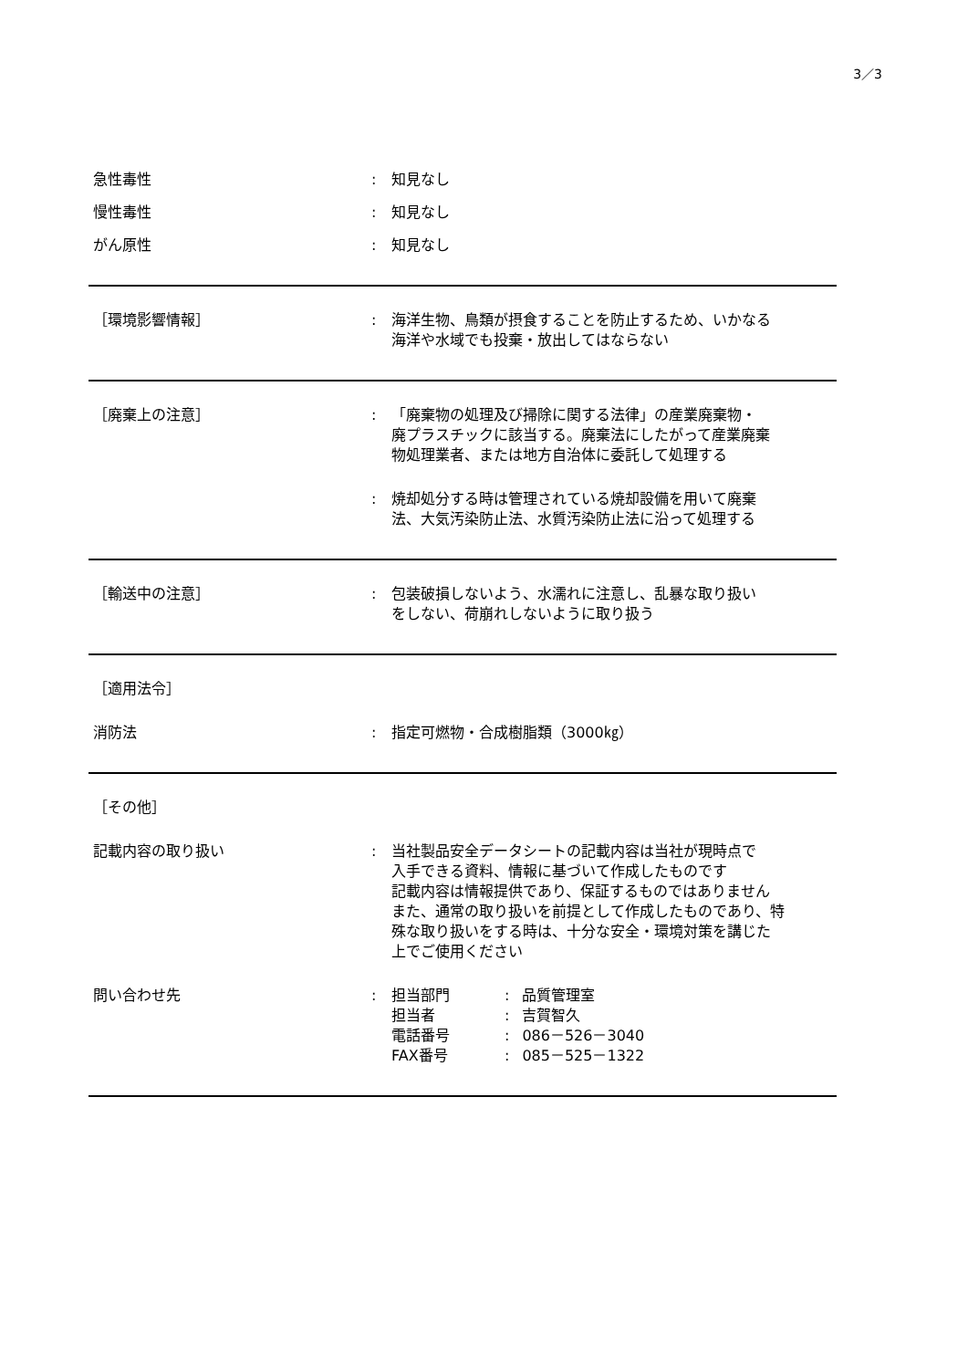3／3
急性毒性 : 知見なし
慢性毒性 : 知見なし
がん原性 : 知見なし
［環境影響情報］ : 海洋生物、鳥類が摂食することを防止するため、いかなる
海洋や水域でも投棄・放出してはならない
［廃棄上の注意］ : 「廃棄物の処理及び掃除に関する法律」の産業廃棄物・
廃プラスチックに該当する。廃棄法にしたがって産業廃棄
物処理業者、または地方自治体に委託して処理する
: 焼却処分する時は管理されている焼却設備を用いて廃棄
法、大気汚染防止法、水質汚染防止法に沿って処理する
［輸送中の注意］ : 包装破損しないよう、水濡れに注意し、乱暴な取り扱い
をしない、荷崩れしないように取り扱う
［適用法令］
消防法 : 指定可燃物・合成樹脂類（3000㎏）
［その他］
記載内容の取り扱い : 当社製品安全データシートの記載内容は当社が現時点で
入手できる資料、情報に基づいて作成したものです
記載内容は情報提供であり、保証するものではありません
また、通常の取り扱いを前提として作成したものであり、特
殊な取り扱いをする時は、十分な安全・環境対策を講じた
上でご使用ください
問い合わせ先 :
| 担当部門 | : | 品質管理室 |
| 担当者 | : | 吉賀智久 |
| 電話番号 | : | 086－526－3040 |
| FAX番号 | : | 085－525－1322 |